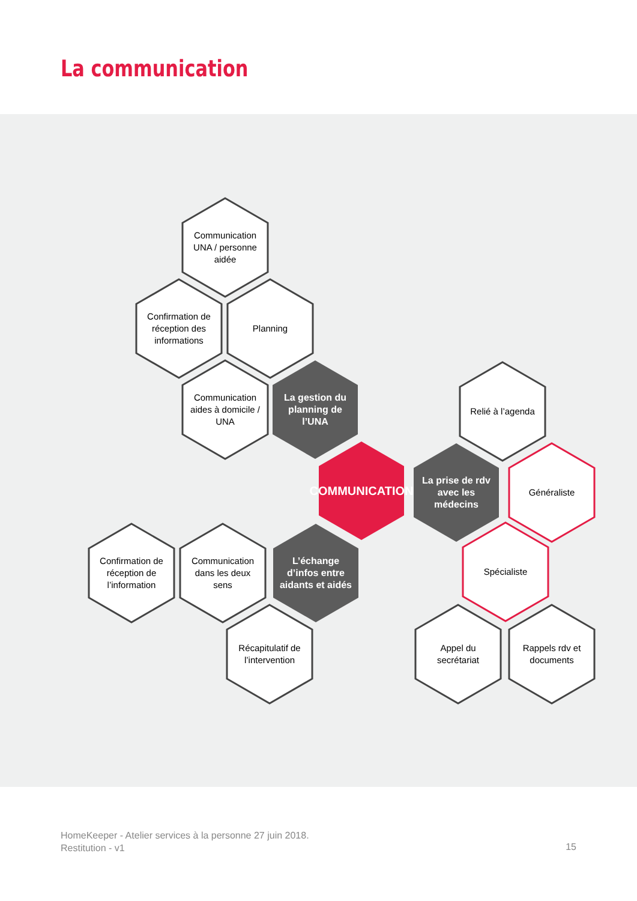La communication
Communication UNA / personne aidée
Confirmation de réception des informations
Planning
Communication aides à domicile / UNA
La gestion du planning de l’UNA
Relié à l’agenda
COMMUNICATION
La prise de rdv avec les médecins
Généraliste
Confirmation de réception de l’information
Communication dans les deux sens
L’échange d’infos entre aidants et aidés
Spécialiste
Récapitulatif de l’intervention
Appel du secrétariat
Rappels rdv et documents
HomeKeeper - Atelier services à la personne 27 juin 2018.
Restitution - v1
15